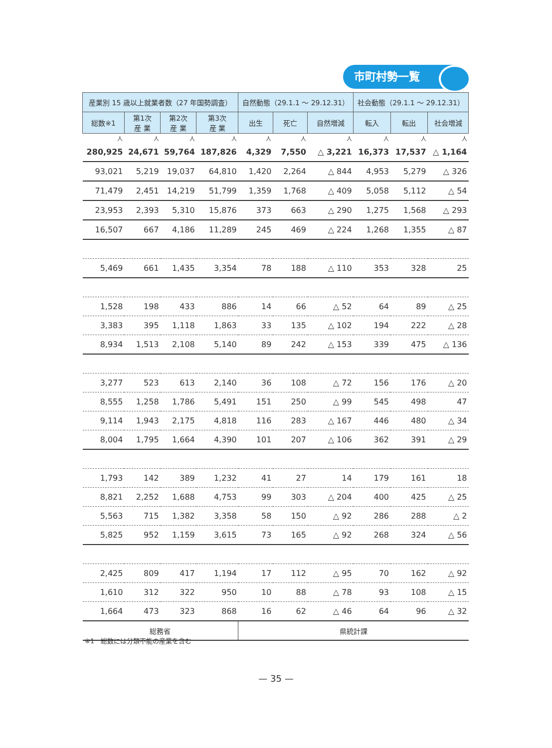市町村勢一覧
| 産業別 15 歳以上就業者数（27 年国勢調査） | | | | 自然動態（29.1.1 ～ 29.12.31） | | | 社会動態（29.1.1 ～ 29.12.31） | | |
| --- | --- | --- | --- | --- | --- | --- | --- | --- | --- |
| 総数※1 | 第1次 産 業 | 第2次 産 業 | 第3次 産 業 | 出生 | 死亡 | 自然増減 | 転入 | 転出 | 社会増減 |
| 人 | 人 | 人 | 人 | 人 | 人 | 人 | 人 | 人 | 人 |
| 280,925 | 24,671 | 59,764 | 187,826 | 4,329 | 7,550 | △ 3,221 | 16,373 | 17,537 | △ 1,164 |
| 93,021 | 5,219 | 19,037 | 64,810 | 1,420 | 2,264 | △ 844 | 4,953 | 5,279 | △ 326 |
| 71,479 | 2,451 | 14,219 | 51,799 | 1,359 | 1,768 | △ 409 | 5,058 | 5,112 | △ 54 |
| 23,953 | 2,393 | 5,310 | 15,876 | 373 | 663 | △ 290 | 1,275 | 1,568 | △ 293 |
| 16,507 | 667 | 4,186 | 11,289 | 245 | 469 | △ 224 | 1,268 | 1,355 | △ 87 |
| 5,469 | 661 | 1,435 | 3,354 | 78 | 188 | △ 110 | 353 | 328 | 25 |
| 1,528 | 198 | 433 | 886 | 14 | 66 | △ 52 | 64 | 89 | △ 25 |
| 3,383 | 395 | 1,118 | 1,863 | 33 | 135 | △ 102 | 194 | 222 | △ 28 |
| 8,934 | 1,513 | 2,108 | 5,140 | 89 | 242 | △ 153 | 339 | 475 | △ 136 |
| 3,277 | 523 | 613 | 2,140 | 36 | 108 | △ 72 | 156 | 176 | △ 20 |
| 8,555 | 1,258 | 1,786 | 5,491 | 151 | 250 | △ 99 | 545 | 498 | 47 |
| 9,114 | 1,943 | 2,175 | 4,818 | 116 | 283 | △ 167 | 446 | 480 | △ 34 |
| 8,004 | 1,795 | 1,664 | 4,390 | 101 | 207 | △ 106 | 362 | 391 | △ 29 |
| 1,793 | 142 | 389 | 1,232 | 41 | 27 | 14 | 179 | 161 | 18 |
| 8,821 | 2,252 | 1,688 | 4,753 | 99 | 303 | △ 204 | 400 | 425 | △ 25 |
| 5,563 | 715 | 1,382 | 3,358 | 58 | 150 | △ 92 | 286 | 288 | △ 2 |
| 5,825 | 952 | 1,159 | 3,615 | 73 | 165 | △ 92 | 268 | 324 | △ 56 |
| 2,425 | 809 | 417 | 1,194 | 17 | 112 | △ 95 | 70 | 162 | △ 92 |
| 1,610 | 312 | 322 | 950 | 10 | 88 | △ 78 | 93 | 108 | △ 15 |
| 1,664 | 473 | 323 | 868 | 16 | 62 | △ 46 | 64 | 96 | △ 32 |
| 総務省 | | | | 県統計課 | | | | | |
※1　総数には分類不能の産業を含む
— 35 —